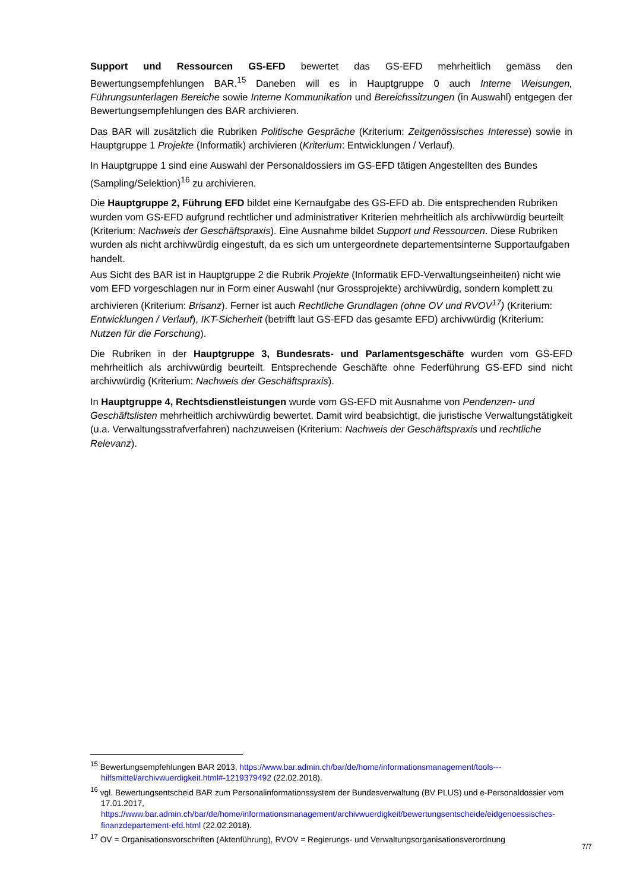Support und Ressourcen GS-EFD bewertet das GS-EFD mehrheitlich gemäss den Bewertungsempfehlungen BAR.<sup>15</sup> Daneben will es in Hauptgruppe 0 auch Interne Weisungen, Führungsunterlagen Bereiche sowie Interne Kommunikation und Bereichssitzungen (in Auswahl) entgegen der Bewertungsempfehlungen des BAR archivieren.
Das BAR will zusätzlich die Rubriken Politische Gespräche (Kriterium: Zeitgenössisches Interesse) sowie in Hauptgruppe 1 Projekte (Informatik) archivieren (Kriterium: Entwicklungen / Verlauf).
In Hauptgruppe 1 sind eine Auswahl der Personaldossiers im GS-EFD tätigen Angestellten des Bundes (Sampling/Selektion)<sup>16</sup> zu archivieren.
Die Hauptgruppe 2, Führung EFD bildet eine Kernaufgabe des GS-EFD ab. Die entsprechenden Rubriken wurden vom GS-EFD aufgrund rechtlicher und administrativer Kriterien mehrheitlich als archivwürdig beurteilt (Kriterium: Nachweis der Geschäftspraxis). Eine Ausnahme bildet Support und Ressourcen. Diese Rubriken wurden als nicht archivwürdig eingestuft, da es sich um untergeordnete departementsinterne Supportaufgaben handelt.
Aus Sicht des BAR ist in Hauptgruppe 2 die Rubrik Projekte (Informatik EFD-Verwaltungseinheiten) nicht wie vom EFD vorgeschlagen nur in Form einer Auswahl (nur Grossprojekte) archivwürdig, sondern komplett zu archivieren (Kriterium: Brisanz). Ferner ist auch Rechtliche Grundlagen (ohne OV und RVOV<sup>17</sup>) (Kriterium: Entwicklungen / Verlauf), IKT-Sicherheit (betrifft laut GS-EFD das gesamte EFD) archivwürdig (Kriterium: Nutzen für die Forschung).
Die Rubriken in der Hauptgruppe 3, Bundesrats- und Parlamentsgeschäfte wurden vom GS-EFD mehrheitlich als archivwürdig beurteilt. Entsprechende Geschäfte ohne Federführung GS-EFD sind nicht archivwürdig (Kriterium: Nachweis der Geschäftspraxis).
In Hauptgruppe 4, Rechtsdienstleistungen wurde vom GS-EFD mit Ausnahme von Pendenzen- und Geschäftslisten mehrheitlich archivwürdig bewertet. Damit wird beabsichtigt, die juristische Verwaltungstätigkeit (u.a. Verwaltungsstrafverfahren) nachzuweisen (Kriterium: Nachweis der Geschäftspraxis und rechtliche Relevanz).
<sup>15</sup> Bewertungsempfehlungen BAR 2013, https://www.bar.admin.ch/bar/de/home/informationsmanagement/tools---hilfsmittel/archivwuerdigkeit.html#-1219379492 (22.02.2018).
<sup>16</sup> vgl. Bewertungsentscheid BAR zum Personalinformationssystem der Bundesverwaltung (BV PLUS) und e-Personaldossier vom 17.01.2017, https://www.bar.admin.ch/bar/de/home/informationsmanagement/archivwuerdigkeit/bewertungsentscheide/eidgenoessisches-finanzdepartement-efd.html (22.02.2018).
<sup>17</sup> OV = Organisationsvorschriften (Aktenführung), RVOV = Regierungs- und Verwaltungsorganisationsverordnung
7/7